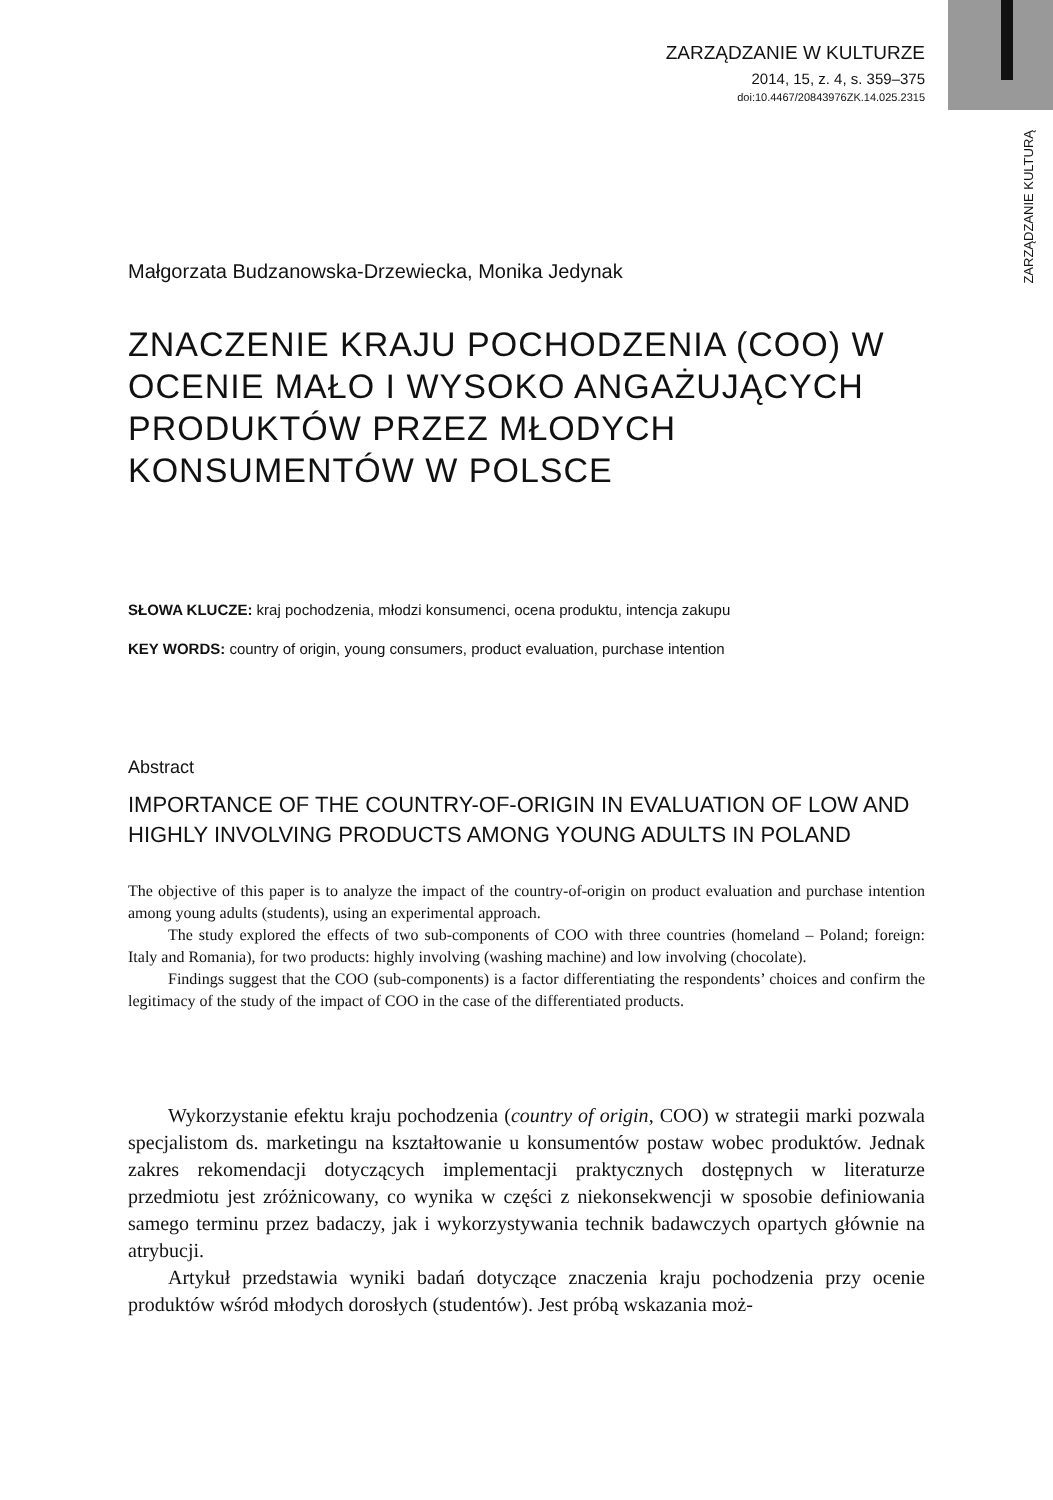ZARZĄDZANIE W KULTURZE
2014, 15, z. 4, s. 359–375
doi:10.4467/20843976ZK.14.025.2315
ZARZĄDZANIE KULTURĄ
Małgorzata Budzanowska-Drzewiecka, Monika Jedynak
ZNACZENIE KRAJU POCHODZENIA (COO) W OCENIE MAŁO I WYSOKO ANGAŻUJĄCYCH PRODUKTÓW PRZEZ MŁODYCH KONSUMENTÓW W POLSCE
SŁOWA KLUCZE: kraj pochodzenia, młodzi konsumenci, ocena produktu, intencja zakupu
KEY WORDS: country of origin, young consumers, product evaluation, purchase intention
Abstract
IMPORTANCE OF THE COUNTRY-OF-ORIGIN IN EVALUATION OF LOW AND HIGHLY INVOLVING PRODUCTS AMONG YOUNG ADULTS IN POLAND
The objective of this paper is to analyze the impact of the country-of-origin on product evaluation and purchase intention among young adults (students), using an experimental approach.
The study explored the effects of two sub-components of COO with three countries (homeland – Poland; foreign: Italy and Romania), for two products: highly involving (washing machine) and low involving (chocolate).
Findings suggest that the COO (sub-components) is a factor differentiating the respondents’ choices and confirm the legitimacy of the study of the impact of COO in the case of the differentiated products.
Wykorzystanie efektu kraju pochodzenia (country of origin, COO) w strategii marki pozwala specjalistom ds. marketingu na kształtowanie u konsumentów postaw wobec produktów. Jednak zakres rekomendacji dotyczących implementacji praktycznych dostępnych w literaturze przedmiotu jest zróżnicowany, co wynika w części z niekonsekwencji w sposobie definiowania samego terminu przez badaczy, jak i wykorzystywania technik badawczych opartych głównie na atrybucji.
Artykuł przedstawia wyniki badań dotyczące znaczenia kraju pochodzenia przy ocenie produktów wśród młodych dorosłych (studentów). Jest próbą wskazania moż-